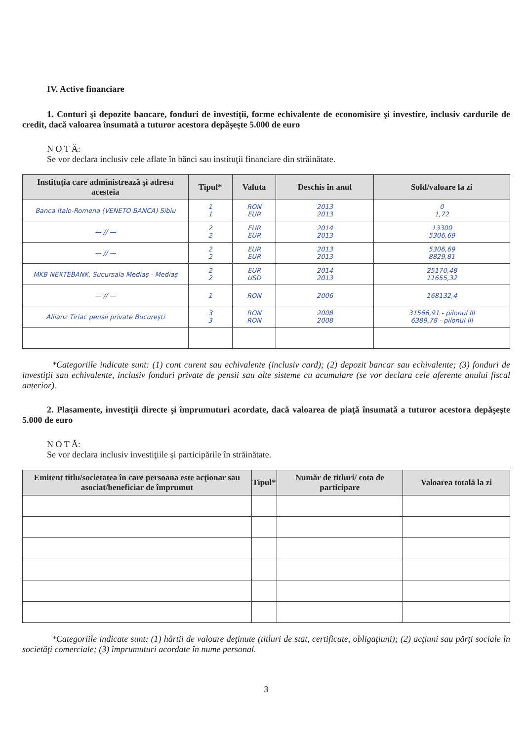IV. Active financiare
1. Conturi şi depozite bancare, fonduri de investiţii, forme echivalente de economisire şi investire, inclusiv cardurile de credit, dacă valoarea însumată a tuturor acestora depăşeşte 5.000 de euro
N O T Ă:
Se vor declara inclusiv cele aflate în bănci sau instituţii financiare din străinătate.
| Instituţia care administrează şi adresa acesteia | Tipul* | Valuta | Deschis în anul | Sold/valoare la zi |
| --- | --- | --- | --- | --- |
| Banca Italo-Romena (VENETO BANCA) Sibiu | 1 1 | RON EUR | 2013 2013 | 0 1,72 |
| — // — | 2 2 | EUR EUR | 2014 2013 | 13300 5306,69 |
| — // — | 2 2 | EUR EUR | 2013 2013 | 5306,69 8829,81 |
| MKB NEXTEBANK, Sucursala Mediaş - Mediaş | 2 2 | EUR USD | 2014 2013 | 25170,48 11655,32 |
| — // — | 1 | RON | 2006 | 168132,4 |
| Allianz Tiriac pensii private Bucureşti | 3 3 | RON RON | 2008 2008 | 31566,91 - pilonul III 6389,78 - pilonul III |
*Categoriile indicate sunt: (1) cont curent sau echivalente (inclusiv card); (2) depozit bancar sau echivalente; (3) fonduri de investiţii sau echivalente, inclusiv fonduri private de pensii sau alte sisteme cu acumulare (se vor declara cele aferente anului fiscal anterior).
2. Plasamente, investiţii directe şi împrumuturi acordate, dacă valoarea de piaţă însumată a tuturor acestora depăşeşte 5.000 de euro
N O T Ă:
Se vor declara inclusiv investiţiile şi participările în străinătate.
| Emitent titlu/societatea în care persoana este acţionar sau asociat/beneficiar de împrumut | Tipul* | Număr de titluri/ cota de participare | Valoarea totală la zi |
| --- | --- | --- | --- |
*Categoriile indicate sunt: (1) hârtii de valoare deţinute (titluri de stat, certificate, obligaţiuni); (2) acţiuni sau părţi sociale în societăţi comerciale; (3) împrumuturi acordate în nume personal.
3